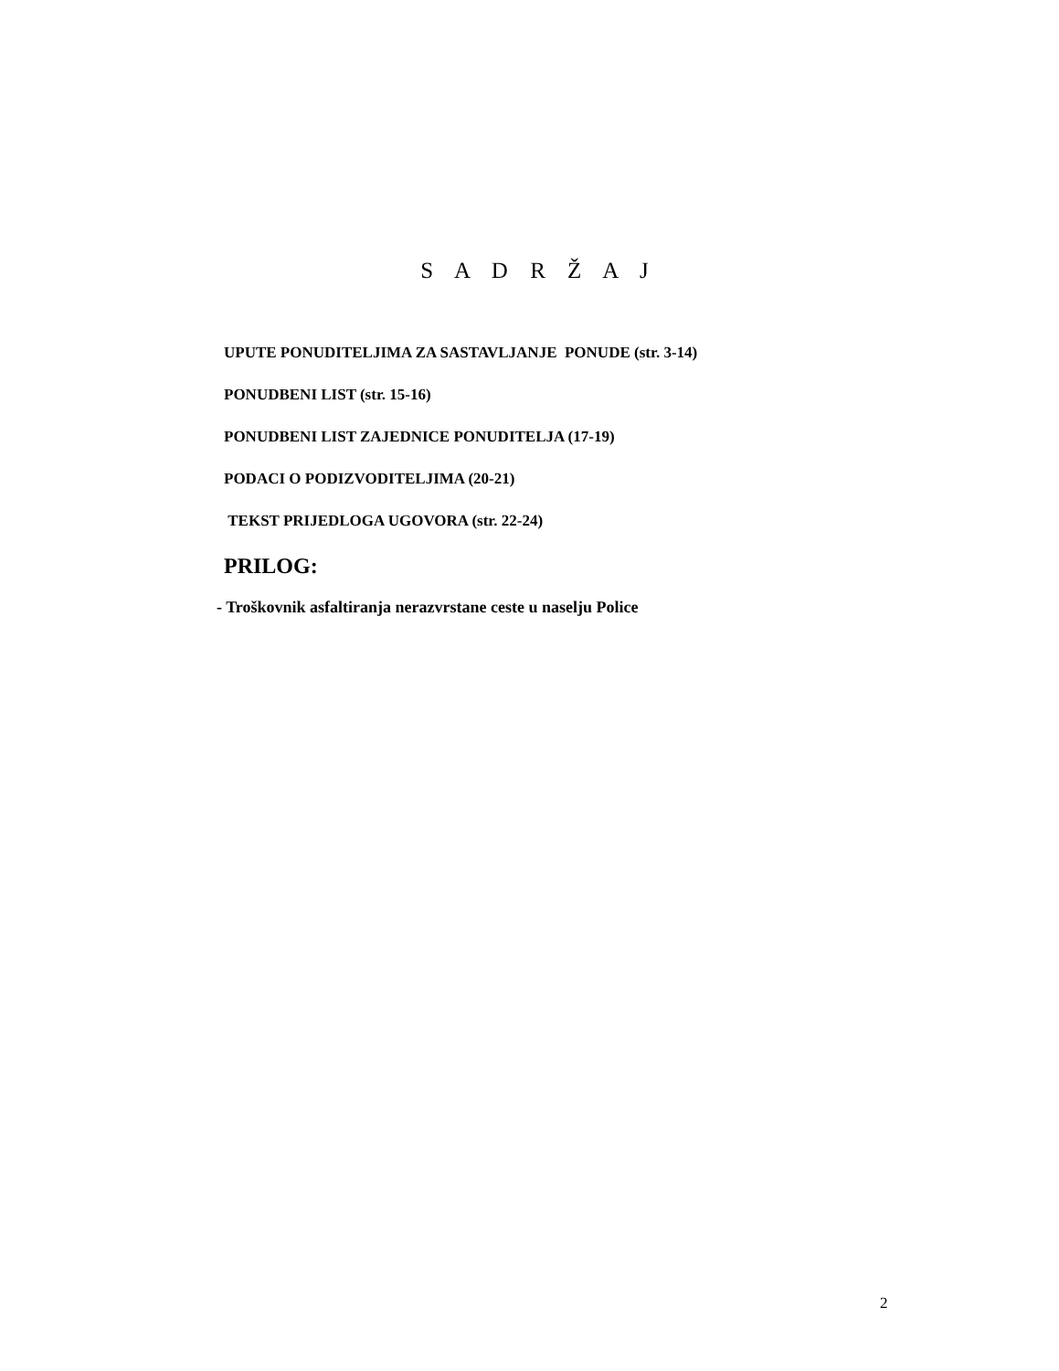S A D R Ž A J
UPUTE PONUDITELJIMA ZA SASTAVLJANJE PONUDE (str. 3-14)
PONUDBENI LIST (str. 15-16)
PONUDBENI LIST ZAJEDNICE PONUDITELJA (17-19)
PODACI O PODIZVODITELJIMA (20-21)
TEKST PRIJEDLOGA UGOVORA (str. 22-24)
PRILOG:
- Troškovnik asfaltiranja nerazvrstane ceste u naselju Police
2